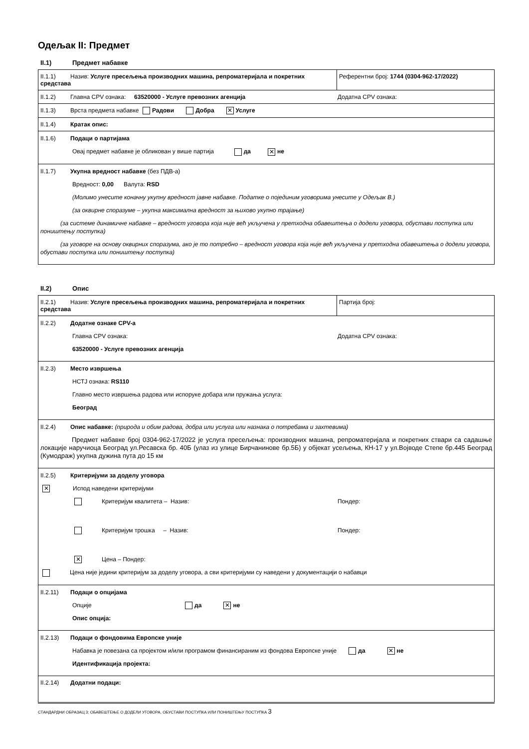Одељак II: Предмет
II.1) Предмет набавке
| II.1.1) Назив: Услуге пресељења производних машина, репроматеријала и покретних средстава | Референтни број: 1744 (0304-962-17/2022) |
| II.1.2) Главна CPV ознака: 63520000 - Услуге превозних агенција Додатна CPV ознака: | |
| II.1.3) Врста предмета набавке Радови Добра ✕ Услуге | |
| II.1.4) Кратак опис: | |
| II.1.6) Подаци о партијама Овај предмет набавке је обликован у више партија да ✕ не | |
| II.1.7) Укупна вредност набавке (без ПДВ-а) Вредност: 0,00 Валута: RSD (Молимо унесите коначну укупну вредност јавне набавке. Податке о појединим уговорима унесите у Одељак В.) (за оквирне споразуме – укупна максимална вредност за њихово укупно трајање) (за системе динамичне набавке – вредност уговора која није већ укључена у претходна обавештења о додели уговора, обустави поступка или поништењу поступка) (за уговоре на основу оквирних споразума, ако је то потребно – вредност уговора која није већ укључена у претходна обавештења о додели уговора, обустави поступка или поништењу поступка) | |
II.2) Опис
| II.2.1) Назив: Услуге пресељења производних машина, репроматеријала и покретних средстава | Партија број: |
| II.2.2) Додатне ознаке CPV-a Главна CPV ознака: Додатна CPV ознака: 63520000 - Услуге превозних агенција | |
| II.2.3) Место извршења НСТЈ ознака: RS110 Главно место извршења радова или испоруке добара или пружања услуга: Београд | |
| II.2.4) Опис набавке: (природа и обим радова, добра или услуга или назнака о потребама и захтевима) Предмет набавке број 0304-962-17/2022 је услуга пресељења: производних машина, репроматеријала и покретних ствари са садашње локације наручиоца Београд ул.Ресавска бр. 40Б (улаз из улице Бирчанинове бр.5Б) у објекат усељења, КН-17 у ул.Војводе Степе бр.445 Београд (Кумодраж) укупна дужина пута до 15 км | |
| II.2.5) Критеријуми за доделу уговора ✕ Испод наведени критеријуми Критеријум квалитета – Назив: Пондер: Критеријум трошка – Назив: Пондер: ✕ Цена – Пондер: Цена није једини критеријум за доделу уговора, а сви критеријуми су наведени у документацији о набавци | |
| II.2.11) Подаци о опцијама Опције да ✕ не Опис опција: | |
| II.2.13) Подаци о фондовима Европске уније Набавка је повезана са пројектом и/или програмом финансираним из фондова Европске уније да ✕ не Идентификација пројекта: | |
| II.2.14) Додатни подаци: | |
СТАНДАРДНИ ОБРАЗАЦ 3: ОБАВЕШТЕЊЕ О ДОДЕЛИ УГОВОРА, ОБУСТАВИ ПОСТУПКА ИЛИ ПОНИШТЕЊУ ПОСТУПКА 3